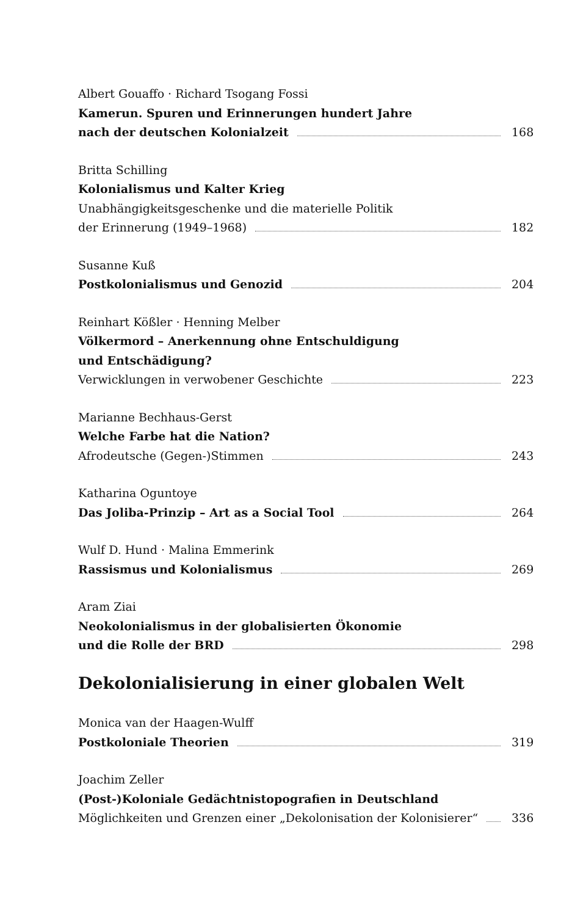Albert Gouaffo · Richard Tsogang Fossi
Kamerun. Spuren und Erinnerungen hundert Jahre
nach der deutschen Kolonialzeit 168
Britta Schilling
Kolonialismus und Kalter Krieg
Unabhängigkeitsgeschenke und die materielle Politik
der Erinnerung (1949–1968) 182
Susanne Kuß
Postkolonialismus und Genozid 204
Reinhart Kößler · Henning Melber
Völkermord – Anerkennung ohne Entschuldigung
und Entschädigung?
Verwicklungen in verwobener Geschichte 223
Marianne Bechhaus-Gerst
Welche Farbe hat die Nation?
Afrodeutsche (Gegen-)Stimmen 243
Katharina Oguntoye
Das Joliba-Prinzip – Art as a Social Tool 264
Wulf D. Hund · Malina Emmerink
Rassismus und Kolonialismus 269
Aram Ziai
Neokolonialismus in der globalisierten Ökonomie
und die Rolle der BRD 298
Dekolonialisierung in einer globalen Welt
Monica van der Haagen-Wulff
Postkoloniale Theorien 319
Joachim Zeller
(Post-)Koloniale Gedächtnistopografien in Deutschland
Möglichkeiten und Grenzen einer „Dekolonisation der Kolonisierer“ 336